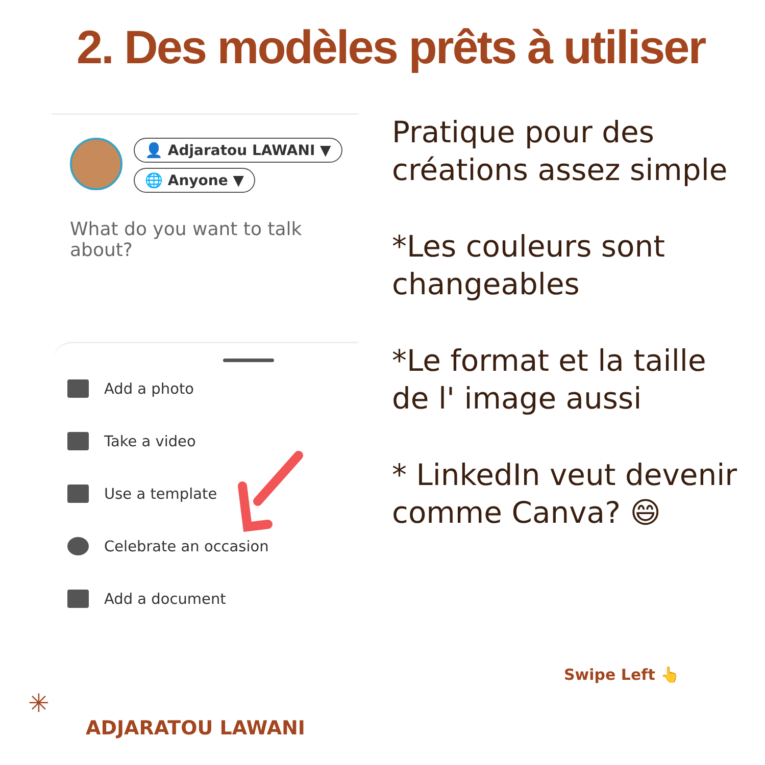2. Des modèles prêts à utiliser
👤 Adjaratou LAWANI ▼
🌐 Anyone ▼
What do you want to talk about?
Add a photo
Take a video
Use a template
Celebrate an occasion
Add a document
Pratique pour des créations assez simple
*Les couleurs sont changeables
*Le format et la taille de l' image aussi
* LinkedIn veut devenir comme Canva? 😄
Swipe Left 👆
✳
ADJARATOU LAWANI